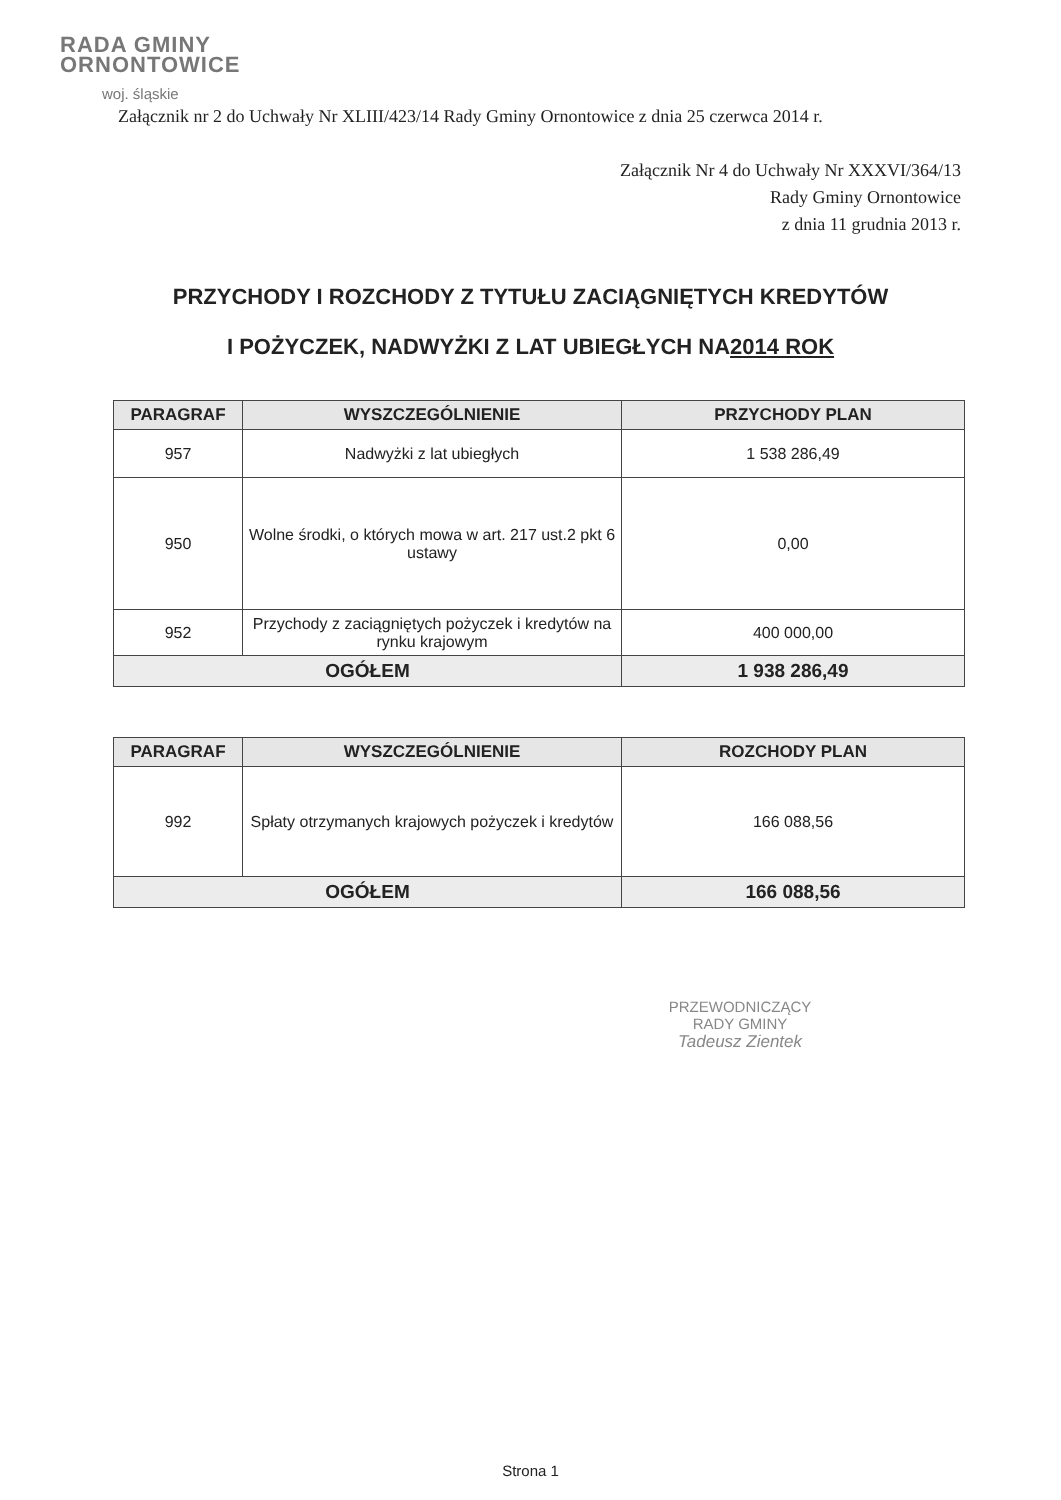RADA GMINY
ORNONTOWICE
woj. śląskie
Załącznik nr 2 do Uchwały Nr XLIII/423/14 Rady Gminy Ornontowice z dnia 25 czerwca 2014 r.
Załącznik Nr 4 do Uchwały Nr XXXVI/364/13
Rady Gminy Ornontowice
z dnia 11 grudnia 2013 r.
PRZYCHODY I ROZCHODY Z TYTUŁU ZACIĄGNIĘTYCH KREDYTÓW
I POŻYCZEK, NADWYŻKI Z LAT UBIEGŁYCH NA2014 ROK
| PARAGRAF | WYSZCZEGÓLNIENIE | PRZYCHODY PLAN |
| --- | --- | --- |
| 957 | Nadwyżki z lat ubiegłych | 1 538 286,49 |
| 950 | Wolne środki, o których mowa w art. 217 ust.2 pkt 6 ustawy | 0,00 |
| 952 | Przychody z zaciągniętych pożyczek i kredytów na rynku krajowym | 400 000,00 |
| OGÓŁEM | | 1 938 286,49 |
| PARAGRAF | WYSZCZEGÓLNIENIE | ROZCHODY PLAN |
| --- | --- | --- |
| 992 | Spłaty otrzymanych krajowych pożyczek i kredytów | 166 088,56 |
| OGÓŁEM | | 166 088,56 |
PRZEWODNICZĄCY
RADY GMINY
Tadeusz Zientek
Strona 1